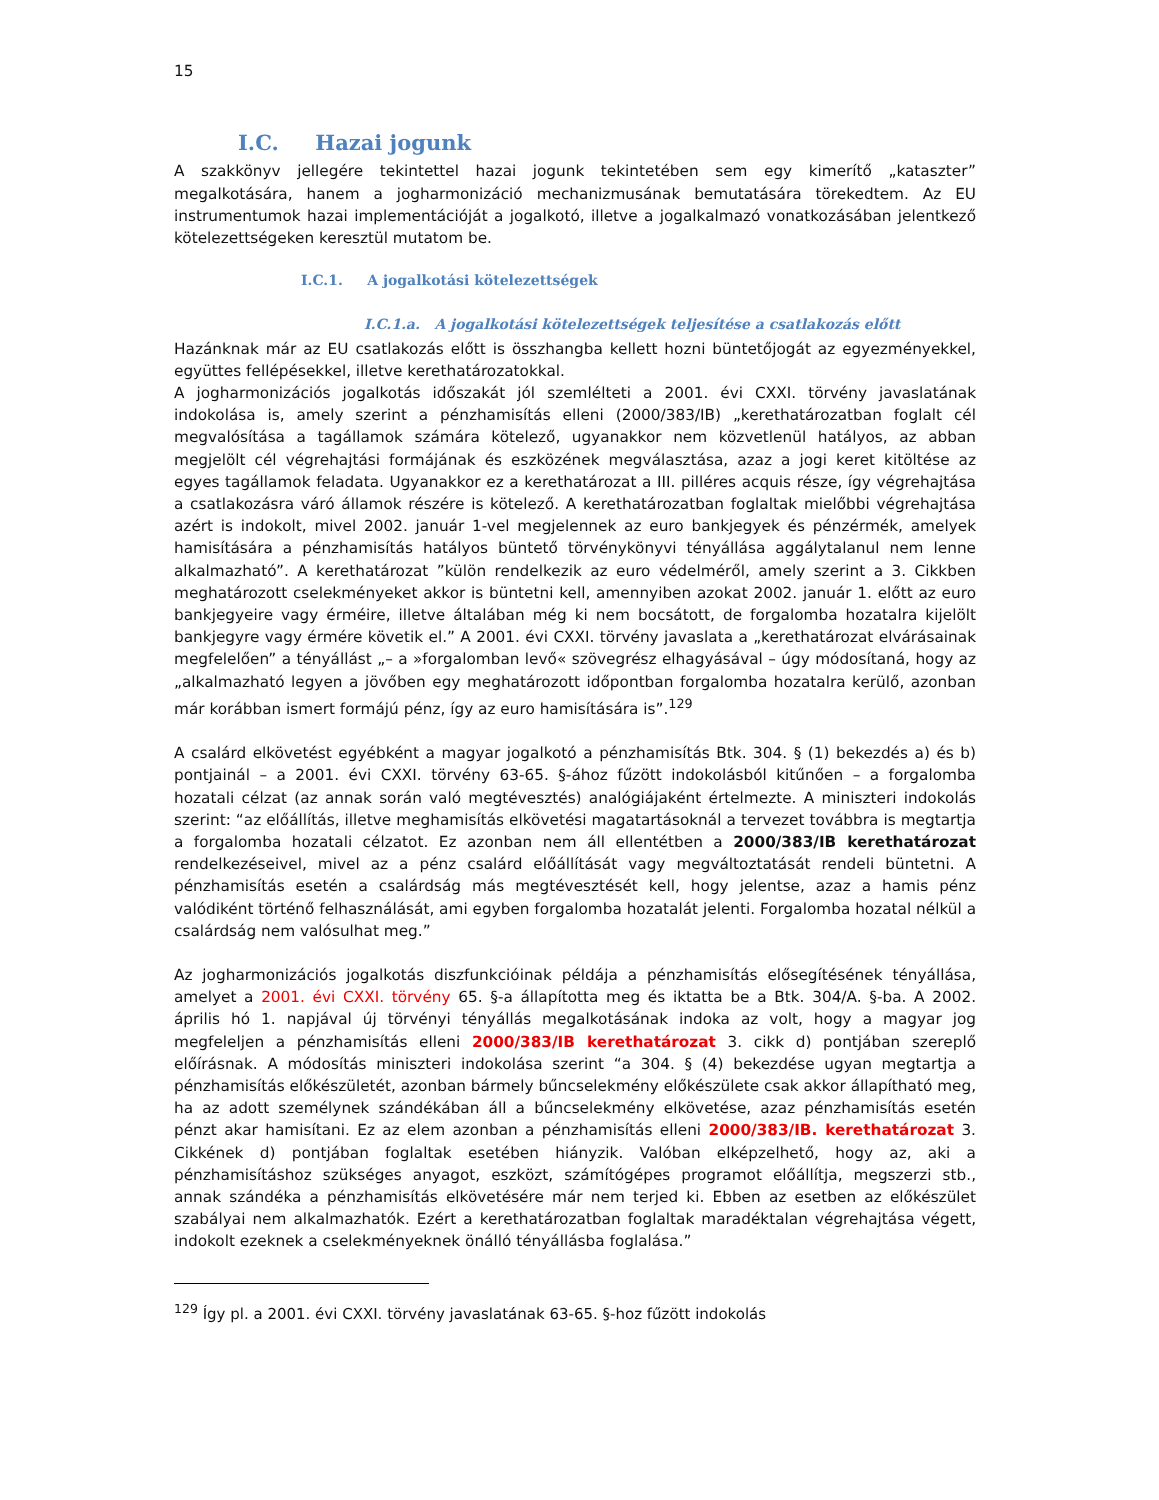15
I.C. Hazai jogunk
A szakkönyv jellegére tekintettel hazai jogunk tekintetében sem egy kimerítő „kataszter” megalkotására, hanem a jogharmonizáció mechanizmusának bemutatására törekedtem. Az EU instrumentumok hazai implementációját a jogalkotó, illetve a jogalkalmazó vonatkozásában jelentkező kötelezettségeken keresztül mutatom be.
I.C.1. A jogalkotási kötelezettségek
I.C.1.a. A jogalkotási kötelezettségek teljesítése a csatlakozás előtt
Hazánknak már az EU csatlakozás előtt is összhangba kellett hozni büntetőjogát az egyezményekkel, együttes fellépésekkel, illetve kerethatározatokkal.
A jogharmonizációs jogalkotás időszakát jól szemlélteti a 2001. évi CXXI. törvény javaslatának indokolása is, amely szerint a pénzhamisítás elleni (2000/383/IB) „kerethatározatban foglalt cél megvalósítása a tagállamok számára kötelező, ugyanakkor nem közvetlenül hatályos, az abban megjelölt cél végrehajtási formájának és eszközének megválasztása, azaz a jogi keret kitöltése az egyes tagállamok feladata. Ugyanakkor ez a kerethatározat a III. pilléres acquis része, így végrehajtása a csatlakozásra váró államok részére is kötelező. A kerethatározatban foglaltak mielőbbi végrehajtása azért is indokolt, mivel 2002. január 1-vel megjelennek az euro bankjegyek és pénzérmék, amelyek hamisítására a pénzhamisítás hatályos büntető törvénykönyvi tényállása aggálytalanul nem lenne alkalmazható”. A kerethatározat ”külön rendelkezik az euro védelméről, amely szerint a 3. Cikkben meghatározott cselekményeket akkor is büntetni kell, amennyiben azokat 2002. január 1. előtt az euro bankjegyeire vagy érméire, illetve általában még ki nem bocsátott, de forgalomba hozatalra kijelölt bankjegyre vagy érmére követik el.” A 2001. évi CXXI. törvény javaslata a „kerethatározat elvárásainak megfelelően” a tényállást „– a »forgalomban levő« szövegrész elhagyásával – úgy módosítaná, hogy az „alkalmazható legyen a jövőben egy meghatározott időpontban forgalomba hozatalra kerülő, azonban már korábban ismert formájú pénz, így az euro hamisítására is”.<sup>129</sup>
A csalárd elkövetést egyébként a magyar jogalkotó a pénzhamisítás Btk. 304. § (1) bekezdés a) és b) pontjainál – a 2001. évi CXXI. törvény 63-65. §-ához fűzött indokolásból kitűnően – a forgalomba hozatali célzat (az annak során való megtévesztés) analógiájaként értelmezte. A miniszteri indokolás szerint: “az előállítás, illetve meghamisítás elkövetési magatartásoknál a tervezet továbbra is megtartja a forgalomba hozatali célzatot. Ez azonban nem áll ellentétben a 2000/383/IB kerethatározat rendelkezéseivel, mivel az a pénz csalárd előállítását vagy megváltoztatását rendeli büntetni. A pénzhamisítás esetén a csalárdság más megtévesztését kell, hogy jelentse, azaz a hamis pénz valódiként történő felhasználását, ami egyben forgalomba hozatalát jelenti. Forgalomba hozatal nélkül a csalárdság nem valósulhat meg.”
Az jogharmonizációs jogalkotás diszfunkcióinak példája a pénzhamisítás elősegítésének tényállása, amelyet a 2001. évi CXXI. törvény 65. §-a állapította meg és iktatta be a Btk. 304/A. §-ba. A 2002. április hó 1. napjával új törvényi tényállás megalkotásának indoka az volt, hogy a magyar jog megfeleljen a pénzhamisítás elleni 2000/383/IB kerethatározat 3. cikk d) pontjában szereplő előírásnak. A módosítás miniszteri indokolása szerint “a 304. § (4) bekezdése ugyan megtartja a pénzhamisítás előkészületét, azonban bármely bűncselekmény előkészülete csak akkor állapítható meg, ha az adott személynek szándékában áll a bűncselekmény elkövetése, azaz pénzhamisítás esetén pénzt akar hamisítani. Ez az elem azonban a pénzhamisítás elleni 2000/383/IB. kerethatározat 3. Cikkének d) pontjában foglaltak esetében hiányzik. Valóban elképzelhető, hogy az, aki a pénzhamisításhoz szükséges anyagot, eszközt, számítógépes programot előállítja, megszerzi stb., annak szándéka a pénzhamisítás elkövetésére már nem terjed ki. Ebben az esetben az előkészület szabályai nem alkalmazhatók. Ezért a kerethatározatban foglaltak maradéktalan végrehajtása végett, indokolt ezeknek a cselekményeknek önálló tényállásba foglalása.”
<sup>129</sup> Így pl. a 2001. évi CXXI. törvény javaslatának 63-65. §-hoz fűzött indokolás